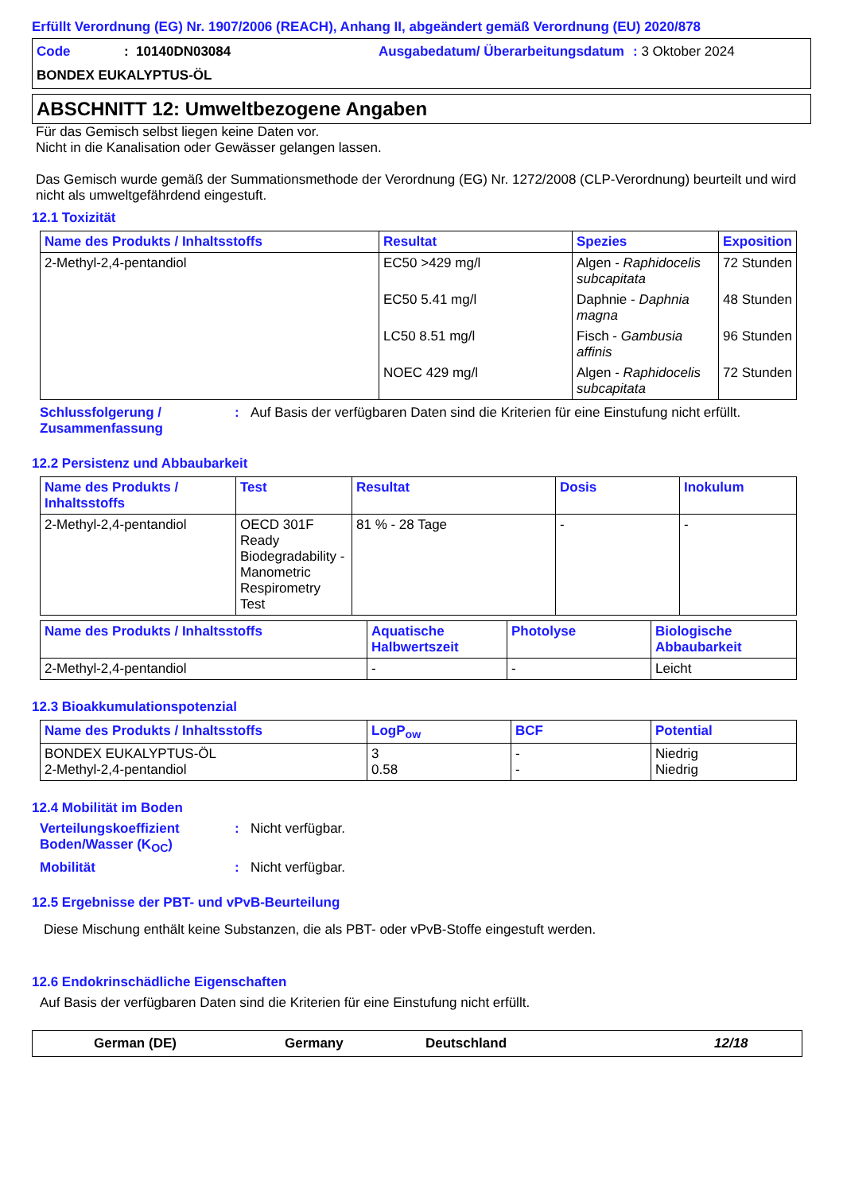Erfüllt Verordnung (EG) Nr. 1907/2006 (REACH), Anhang II, abgeändert gemäß Verordnung (EU) 2020/878
Code
: 10140DN03084
Ausgabedatum/ Überarbeitungsdatum
: 3 Oktober 2024
BONDEX EUKALYPTUS-ÖL
ABSCHNITT 12: Umweltbezogene Angaben
Für das Gemisch selbst liegen keine Daten vor.
Nicht in die Kanalisation oder Gewässer gelangen lassen.
Das Gemisch wurde gemäß der Summationsmethode der Verordnung (EG) Nr. 1272/2008 (CLP-Verordnung) beurteilt und wird nicht als umweltgefährdend eingestuft.
12.1 Toxizität
| Name des Produkts / Inhaltsstoffs | Resultat | Spezies | Exposition |
| --- | --- | --- | --- |
| 2-Methyl-2,4-pentandiol | EC50 >429 mg/l | Algen - Raphidocelis subcapitata | 72 Stunden |
| | EC50 5.41 mg/l | Daphnie - Daphnia magna | 48 Stunden |
| | LC50 8.51 mg/l | Fisch - Gambusia affinis | 96 Stunden |
| | NOEC 429 mg/l | Algen - Raphidocelis subcapitata | 72 Stunden |
Schlussfolgerung / Zusammenfassung
:
Auf Basis der verfügbaren Daten sind die Kriterien für eine Einstufung nicht erfüllt.
12.2 Persistenz und Abbaubarkeit
| Name des Produkts / Inhaltsstoffs | Test | Resultat | Dosis | Inokulum |
| --- | --- | --- | --- | --- |
| 2-Methyl-2,4-pentandiol | OECD 301F Ready Biodegradability - Manometric Respirometry Test | 81 % - 28 Tage | - | - |
| Name des Produkts / Inhaltsstoffs | Aquatische Halbwertszeit | Photolyse | Biologische Abbaubarkeit |
| --- | --- | --- | --- |
| 2-Methyl-2,4-pentandiol | - | - | Leicht |
12.3 Bioakkumulationspotenzial
| Name des Produkts / Inhaltsstoffs | LogP<sub>ow</sub> | BCF | Potential |
| --- | --- | --- | --- |
| BONDEX EUKALYPTUS-ÖL 2-Methyl-2,4-pentandiol | 3 0.58 | - - | Niedrig Niedrig |
12.4 Mobilität im Boden
Verteilungskoeffizient Boden/Wasser (K<sub>OC</sub>)
:
Nicht verfügbar.
Mobilität
:
Nicht verfügbar.
12.5 Ergebnisse der PBT- und vPvB-Beurteilung
Diese Mischung enthält keine Substanzen, die als PBT- oder vPvB-Stoffe eingestuft werden.
12.6 Endokrinschädliche Eigenschaften
Auf Basis der verfügbaren Daten sind die Kriterien für eine Einstufung nicht erfüllt.
German (DE)
Germany
Deutschland
12/18